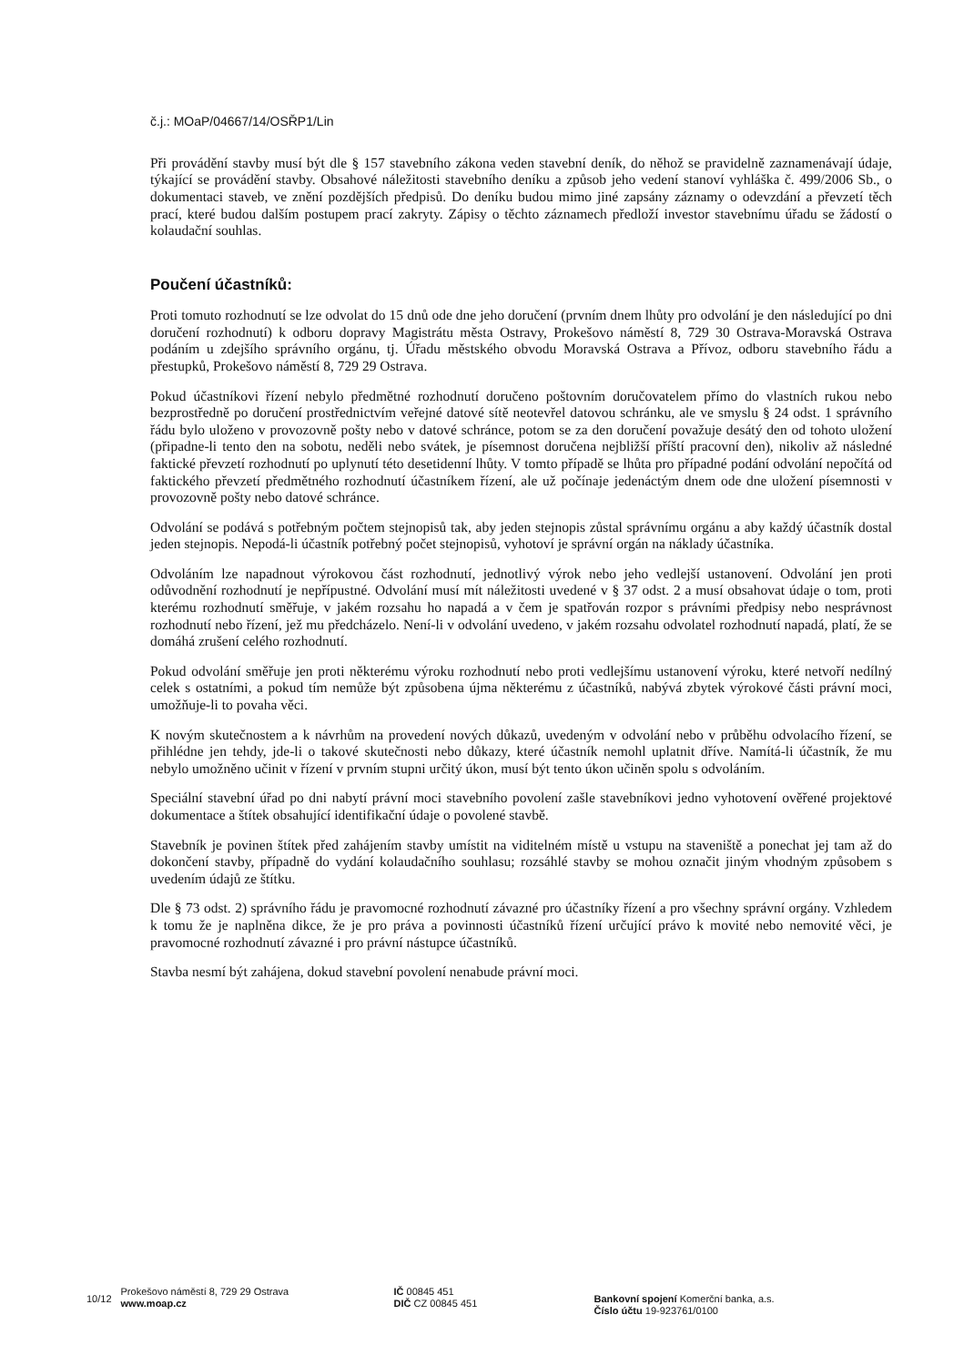č.j.: MOaP/04667/14/OSŘP1/Lin
Při provádění stavby musí být dle § 157 stavebního zákona veden stavební deník, do něhož se pravidelně zaznamenávají údaje, týkající se provádění stavby. Obsahové náležitosti stavebního deníku a způsob jeho vedení stanoví vyhláška č. 499/2006 Sb., o dokumentaci staveb, ve znění pozdějších předpisů. Do deníku budou mimo jiné zapsány záznamy o odevzdání a převzetí těch prací, které budou dalším postupem prací zakryty. Zápisy o těchto záznamech předloží investor stavebnímu úřadu se žádostí o kolaudační souhlas.
Poučení účastníků:
Proti tomuto rozhodnutí se lze odvolat do 15 dnů ode dne jeho doručení (prvním dnem lhůty pro odvolání je den následující po dni doručení rozhodnutí) k odboru dopravy Magistrátu města Ostravy, Prokešovo náměstí 8, 729 30 Ostrava-Moravská Ostrava podáním u zdejšího správního orgánu, tj. Úřadu městského obvodu Moravská Ostrava a Přívoz, odboru stavebního řádu a přestupků, Prokešovo náměstí 8, 729 29 Ostrava.
Pokud účastníkovi řízení nebylo předmětné rozhodnutí doručeno poštovním doručovatelem přímo do vlastních rukou nebo bezprostředně po doručení prostřednictvím veřejné datové sítě neotevřel datovou schránku, ale ve smyslu § 24 odst. 1 správního řádu bylo uloženo v provozovně pošty nebo v datové schránce, potom se za den doručení považuje desátý den od tohoto uložení (připadne-li tento den na sobotu, neděli nebo svátek, je písemnost doručena nejbližší příští pracovní den), nikoliv až následné faktické převzetí rozhodnutí po uplynutí této desetidenní lhůty. V tomto případě se lhůta pro případné podání odvolání nepočítá od faktického převzetí předmětného rozhodnutí účastníkem řízení, ale už počínaje jedenáctým dnem ode dne uložení písemnosti v provozovně pošty nebo datové schránce.
Odvolání se podává s potřebným počtem stejnopisů tak, aby jeden stejnopis zůstal správnímu orgánu a aby každý účastník dostal jeden stejnopis. Nepodá-li účastník potřebný počet stejnopisů, vyhotoví je správní orgán na náklady účastníka.
Odvoláním lze napadnout výrokovou část rozhodnutí, jednotlivý výrok nebo jeho vedlejší ustanovení. Odvolání jen proti odůvodnění rozhodnutí je nepřípustné. Odvolání musí mít náležitosti uvedené v § 37 odst. 2 a musí obsahovat údaje o tom, proti kterému rozhodnutí směřuje, v jakém rozsahu ho napadá a v čem je spatřován rozpor s právními předpisy nebo nesprávnost rozhodnutí nebo řízení, jež mu předcházelo. Není-li v odvolání uvedeno, v jakém rozsahu odvolatel rozhodnutí napadá, platí, že se domáhá zrušení celého rozhodnutí.
Pokud odvolání směřuje jen proti některému výroku rozhodnutí nebo proti vedlejšímu ustanovení výroku, které netvoří nedílný celek s ostatními, a pokud tím nemůže být způsobena újma některému z účastníků, nabývá zbytek výrokové části právní moci, umožňuje-li to povaha věci.
K novým skutečnostem a k návrhům na provedení nových důkazů, uvedeným v odvolání nebo v průběhu odvolacího řízení, se přihlédne jen tehdy, jde-li o takové skutečnosti nebo důkazy, které účastník nemohl uplatnit dříve. Namítá-li účastník, že mu nebylo umožněno učinit v řízení v prvním stupni určitý úkon, musí být tento úkon učiněn spolu s odvoláním.
Speciální stavební úřad po dni nabytí právní moci stavebního povolení zašle stavebníkovi jedno vyhotovení ověřené projektové dokumentace a štítek obsahující identifikační údaje o povolené stavbě.
Stavebník je povinen štítek před zahájením stavby umístit na viditelném místě u vstupu na staveniště a ponechat jej tam až do dokončení stavby, případně do vydání kolaudačního souhlasu; rozsáhlé stavby se mohou označit jiným vhodným způsobem s uvedením údajů ze štítku.
Dle § 73 odst. 2) správního řádu je pravomocné rozhodnutí závazné pro účastníky řízení a pro všechny správní orgány. Vzhledem k tomu že je naplněna dikce, že je pro práva a povinnosti účastníků řízení určující právo k movité nebo nemovité věci, je pravomocné rozhodnutí závazné i pro právní nástupce účastníků.
Stavba nesmí být zahájena, dokud stavební povolení nenabude právní moci.
10/12
Prokešovo náměstí 8, 729 29 Ostrava
www.moap.cz
IČ 00845 451
DIČ CZ 00845 451
Bankovní spojení Komerční banka, a.s.
Číslo účtu 19-923761/0100